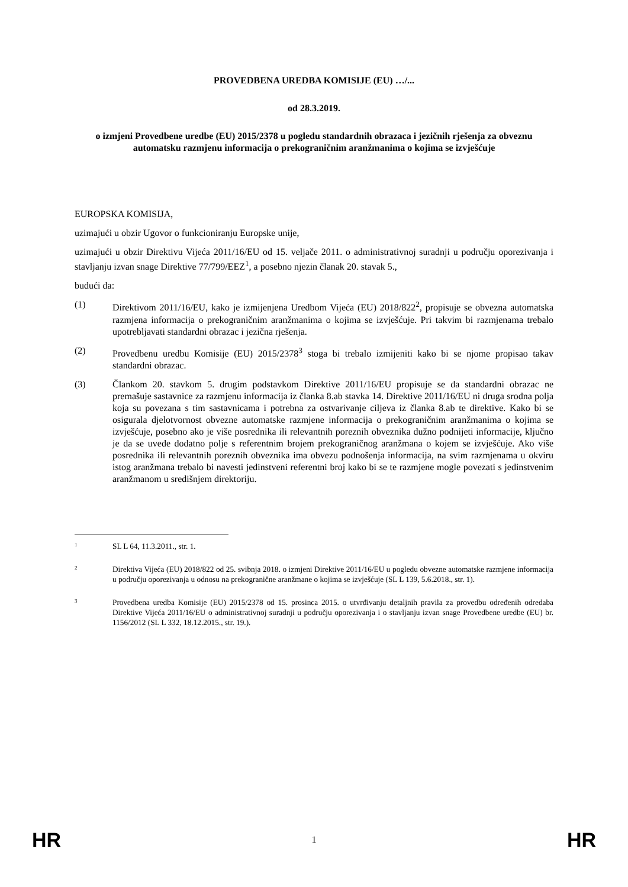PROVEDBENA UREDBA KOMISIJE (EU) …/...
od 28.3.2019.
o izmjeni Provedbene uredbe (EU) 2015/2378 u pogledu standardnih obrazaca i jezičnih rješenja za obveznu automatsku razmjenu informacija o prekograničnim aranžmanima o kojima se izvješćuje
EUROPSKA KOMISIJA,
uzimajući u obzir Ugovor o funkcioniranju Europske unije,
uzimajući u obzir Direktivu Vijeća 2011/16/EU od 15. veljače 2011. o administrativnoj suradnji u području oporezivanja i stavljanju izvan snage Direktive 77/799/EEZ<sup>1</sup>, a posebno njezin članak 20. stavak 5.,
budući da:
(1) Direktivom 2011/16/EU, kako je izmijenjena Uredbom Vijeća (EU) 2018/822<sup>2</sup>, propisuje se obvezna automatska razmjena informacija o prekograničnim aranžmanima o kojima se izvješćuje. Pri takvim bi razmjenama trebalo upotrebljavati standardni obrazac i jezična rješenja.
(2) Provedbenu uredbu Komisije (EU) 2015/2378<sup>3</sup> stoga bi trebalo izmijeniti kako bi se njome propisao takav standardni obrazac.
(3) Člankom 20. stavkom 5. drugim podstavkom Direktive 2011/16/EU propisuje se da standardni obrazac ne premašuje sastavnice za razmjenu informacija iz članka 8.ab stavka 14. Direktive 2011/16/EU ni druga srodna polja koja su povezana s tim sastavnicama i potrebna za ostvarivanje ciljeva iz članka 8.ab te direktive. Kako bi se osigurala djelotvornost obvezne automatske razmjene informacija o prekograničnim aranžmanima o kojima se izvješćuje, posebno ako je više posrednika ili relevantnih poreznih obveznika dužno podnijeti informacije, ključno je da se uvede dodatno polje s referentnim brojem prekograničnog aranžmana o kojem se izvješćuje. Ako više posrednika ili relevantnih poreznih obveznika ima obvezu podnošenja informacija, na svim razmjenama u okviru istog aranžmana trebalo bi navesti jedinstveni referentni broj kako bi se te razmjene mogle povezati s jedinstvenim aranžmanom u središnjem direktoriju.
1
SL L 64, 11.3.2011., str. 1.
2
Direktiva Vijeća (EU) 2018/822 od 25. svibnja 2018. o izmjeni Direktive 2011/16/EU u pogledu obvezne automatske razmjene informacija u području oporezivanja u odnosu na prekogranične aranžmane o kojima se izvješćuje (SL L 139, 5.6.2018., str. 1).
3
Provedbena uredba Komisije (EU) 2015/2378 od 15. prosinca 2015. o utvrđivanju detaljnih pravila za provedbu određenih odredaba Direktive Vijeća 2011/16/EU o administrativnoj suradnji u području oporezivanja i o stavljanju izvan snage Provedbene uredbe (EU) br. 1156/2012 (SL L 332, 18.12.2015., str. 19.).
HR 1 HR